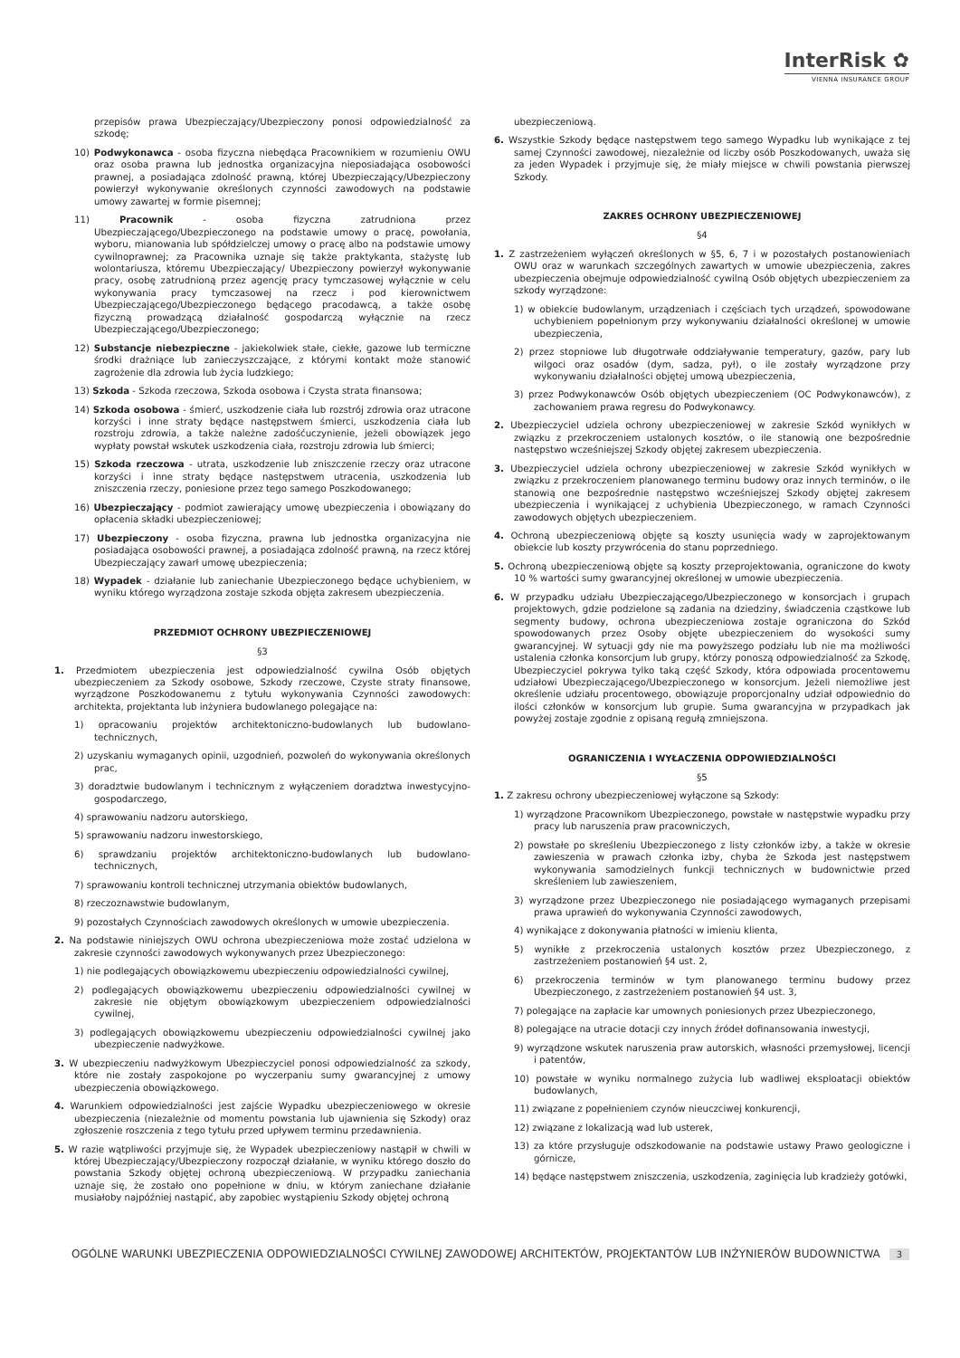InterRisk ✿
VIENNA INSURANCE GROUP
przepisów prawa Ubezpieczający/Ubezpieczony ponosi odpowiedzialność za szkodę;
10) Podwykonawca - osoba fizyczna niebędąca Pracownikiem w rozumieniu OWU oraz osoba prawna lub jednostka organizacyjna nieposiadająca osobowości prawnej, a posiadająca zdolność prawną, której Ubezpieczający/Ubezpieczony powierzył wykonywanie określonych czynności zawodowych na podstawie umowy zawartej w formie pisemnej;
11) Pracownik - osoba fizyczna zatrudniona przez Ubezpieczającego/Ubezpieczonego na podstawie umowy o pracę, powołania, wyboru, mianowania lub spółdzielczej umowy o pracę albo na podstawie umowy cywilnoprawnej; za Pracownika uznaje się także praktykanta, stażystę lub wolontariusza, któremu Ubezpieczający/ Ubezpieczony powierzył wykonywanie pracy, osobę zatrudnioną przez agencję pracy tymczasowej wyłącznie w celu wykonywania pracy tymczasowej na rzecz i pod kierownictwem Ubezpieczającego/Ubezpieczonego będącego pracodawcą, a także osobę fizyczną prowadzącą działalność gospodarczą wyłącznie na rzecz Ubezpieczającego/Ubezpieczonego;
12) Substancje niebezpieczne - jakiekolwiek stałe, ciekłe, gazowe lub termiczne środki drażniące lub zanieczyszczające, z którymi kontakt może stanowić zagrożenie dla zdrowia lub życia ludzkiego;
13) Szkoda - Szkoda rzeczowa, Szkoda osobowa i Czysta strata finansowa;
14) Szkoda osobowa - śmierć, uszkodzenie ciała lub rozstrój zdrowia oraz utracone korzyści i inne straty będące następstwem śmierci, uszkodzenia ciała lub rozstroju zdrowia, a także należne zadośćuczynienie, jeżeli obowiązek jego wypłaty powstał wskutek uszkodzenia ciała, rozstroju zdrowia lub śmierci;
15) Szkoda rzeczowa - utrata, uszkodzenie lub zniszczenie rzeczy oraz utracone korzyści i inne straty będące następstwem utracenia, uszkodzenia lub zniszczenia rzeczy, poniesione przez tego samego Poszkodowanego;
16) Ubezpieczający - podmiot zawierający umowę ubezpieczenia i obowiązany do opłacenia składki ubezpieczeniowej;
17) Ubezpieczony - osoba fizyczna, prawna lub jednostka organizacyjna nie posiadająca osobowości prawnej, a posiadająca zdolność prawną, na rzecz której Ubezpieczający zawarł umowę ubezpieczenia;
18) Wypadek - działanie lub zaniechanie Ubezpieczonego będące uchybieniem, w wyniku którego wyrządzona zostaje szkoda objęta zakresem ubezpieczenia.
PRZEDMIOT OCHRONY UBEZPIECZENIOWEJ
§3
1. Przedmiotem ubezpieczenia jest odpowiedzialność cywilna Osób objętych ubezpieczeniem za Szkody osobowe, Szkody rzeczowe, Czyste straty finansowe, wyrządzone Poszkodowanemu z tytułu wykonywania Czynności zawodowych: architekta, projektanta lub inżyniera budowlanego polegające na:
1) opracowaniu projektów architektoniczno-budowlanych lub budowlano-technicznych,
2) uzyskaniu wymaganych opinii, uzgodnień, pozwoleń do wykonywania określonych prac,
3) doradztwie budowlanym i technicznym z wyłączeniem doradztwa inwestycyjno-gospodarczego,
4) sprawowaniu nadzoru autorskiego,
5) sprawowaniu nadzoru inwestorskiego,
6) sprawdzaniu projektów architektoniczno-budowlanych lub budowlano-technicznych,
7) sprawowaniu kontroli technicznej utrzymania obiektów budowlanych,
8) rzeczoznawstwie budowlanym,
9) pozostałych Czynnościach zawodowych określonych w umowie ubezpieczenia.
2. Na podstawie niniejszych OWU ochrona ubezpieczeniowa może zostać udzielona w zakresie czynności zawodowych wykonywanych przez Ubezpieczonego:
1) nie podlegających obowiązkowemu ubezpieczeniu odpowiedzialności cywilnej,
2) podlegających obowiązkowemu ubezpieczeniu odpowiedzialności cywilnej w zakresie nie objętym obowiązkowym ubezpieczeniem odpowiedzialności cywilnej,
3) podlegających obowiązkowemu ubezpieczeniu odpowiedzialności cywilnej jako ubezpieczenie nadwyżkowe.
3. W ubezpieczeniu nadwyżkowym Ubezpieczyciel ponosi odpowiedzialność za szkody, które nie zostały zaspokojone po wyczerpaniu sumy gwarancyjnej z umowy ubezpieczenia obowiązkowego.
4. Warunkiem odpowiedzialności jest zajście Wypadku ubezpieczeniowego w okresie ubezpieczenia (niezależnie od momentu powstania lub ujawnienia się Szkody) oraz zgłoszenie roszczenia z tego tytułu przed upływem terminu przedawnienia.
5. W razie wątpliwości przyjmuje się, że Wypadek ubezpieczeniowy nastąpił w chwili w której Ubezpieczający/Ubezpieczony rozpoczął działanie, w wyniku którego doszło do powstania Szkody objętej ochroną ubezpieczeniową. W przypadku zaniechania uznaje się, że zostało ono popełnione w dniu, w którym zaniechane działanie musiałoby najpóźniej nastąpić, aby zapobiec wystąpieniu Szkody objętej ochroną
ubezpieczeniową.
6. Wszystkie Szkody będące następstwem tego samego Wypadku lub wynikające z tej samej Czynności zawodowej, niezależnie od liczby osób Poszkodowanych, uważa się za jeden Wypadek i przyjmuje się, że miały miejsce w chwili powstania pierwszej Szkody.
ZAKRES OCHRONY UBEZPIECZENIOWEJ
§4
1. Z zastrzeżeniem wyłączeń określonych w §5, 6, 7 i w pozostałych postanowieniach OWU oraz w warunkach szczególnych zawartych w umowie ubezpieczenia, zakres ubezpieczenia obejmuje odpowiedzialność cywilną Osób objętych ubezpieczeniem za szkody wyrządzone:
1) w obiekcie budowlanym, urządzeniach i częściach tych urządzeń, spowodowane uchybieniem popełnionym przy wykonywaniu działalności określonej w umowie ubezpieczenia,
2) przez stopniowe lub długotrwałe oddziaływanie temperatury, gazów, pary lub wilgoci oraz osadów (dym, sadza, pył), o ile zostały wyrządzone przy wykonywaniu działalności objętej umową ubezpieczenia,
3) przez Podwykonawców Osób objętych ubezpieczeniem (OC Podwykonawców), z zachowaniem prawa regresu do Podwykonawcy.
2. Ubezpieczyciel udziela ochrony ubezpieczeniowej w zakresie Szkód wynikłych w związku z przekroczeniem ustalonych kosztów, o ile stanowią one bezpośrednie następstwo wcześniejszej Szkody objętej zakresem ubezpieczenia.
3. Ubezpieczyciel udziela ochrony ubezpieczeniowej w zakresie Szkód wynikłych w związku z przekroczeniem planowanego terminu budowy oraz innych terminów, o ile stanowią one bezpośrednie następstwo wcześniejszej Szkody objętej zakresem ubezpieczenia i wynikającej z uchybienia Ubezpieczonego, w ramach Czynności zawodowych objętych ubezpieczeniem.
4. Ochroną ubezpieczeniową objęte są koszty usunięcia wady w zaprojektowanym obiekcie lub koszty przywrócenia do stanu poprzedniego.
5. Ochroną ubezpieczeniową objęte są koszty przeprojektowania, ograniczone do kwoty 10 % wartości sumy gwarancyjnej określonej w umowie ubezpieczenia.
6. W przypadku udziału Ubezpieczającego/Ubezpieczonego w konsorcjach i grupach projektowych, gdzie podzielone są zadania na dziedziny, świadczenia cząstkowe lub segmenty budowy, ochrona ubezpieczeniowa zostaje ograniczona do Szkód spowodowanych przez Osoby objęte ubezpieczeniem do wysokości sumy gwarancyjnej. W sytuacji gdy nie ma powyższego podziału lub nie ma możliwości ustalenia członka konsorcjum lub grupy, którzy ponoszą odpowiedzialność za Szkodę, Ubezpieczyciel pokrywa tylko taką część Szkody, która odpowiada procentowemu udziałowi Ubezpieczającego/Ubezpieczonego w konsorcjum. Jeżeli niemożliwe jest określenie udziału procentowego, obowiązuje proporcjonalny udział odpowiednio do ilości członków w konsorcjum lub grupie. Suma gwarancyjna w przypadkach jak powyżej zostaje zgodnie z opisaną regułą zmniejszona.
OGRANICZENIA I WYŁACZENIA ODPOWIEDZIALNOŚCI
§5
1. Z zakresu ochrony ubezpieczeniowej wyłączone są Szkody:
1) wyrządzone Pracownikom Ubezpieczonego, powstałe w następstwie wypadku przy pracy lub naruszenia praw pracowniczych,
2) powstałe po skreśleniu Ubezpieczonego z listy członków izby, a także w okresie zawieszenia w prawach członka izby, chyba że Szkoda jest następstwem wykonywania samodzielnych funkcji technicznych w budownictwie przed skreśleniem lub zawieszeniem,
3) wyrządzone przez Ubezpieczonego nie posiadającego wymaganych przepisami prawa uprawień do wykonywania Czynności zawodowych,
4) wynikające z dokonywania płatności w imieniu klienta,
5) wynikłe z przekroczenia ustalonych kosztów przez Ubezpieczonego, z zastrzeżeniem postanowień §4 ust. 2,
6) przekroczenia terminów w tym planowanego terminu budowy przez Ubezpieczonego, z zastrzeżeniem postanowień §4 ust. 3,
7) polegające na zapłacie kar umownych poniesionych przez Ubezpieczonego,
8) polegające na utracie dotacji czy innych źródeł dofinansowania inwestycji,
9) wyrządzone wskutek naruszenia praw autorskich, własności przemysłowej, licencji i patentów,
10) powstałe w wyniku normalnego zużycia lub wadliwej eksploatacji obiektów budowlanych,
11) związane z popełnieniem czynów nieuczciwej konkurencji,
12) związane z lokalizacją wad lub usterek,
13) za które przysługuje odszkodowanie na podstawie ustawy Prawo geologiczne i górnicze,
14) będące następstwem zniszczenia, uszkodzenia, zaginięcia lub kradzieży gotówki,
OGÓLNE WARUNKI UBEZPIECZENIA ODPOWIEDZIALNOŚCI CYWILNEJ ZAWODOWEJ ARCHITEKTÓW, PROJEKTANTÓW LUB INŻYNIERÓW BUDOWNICTWA 3